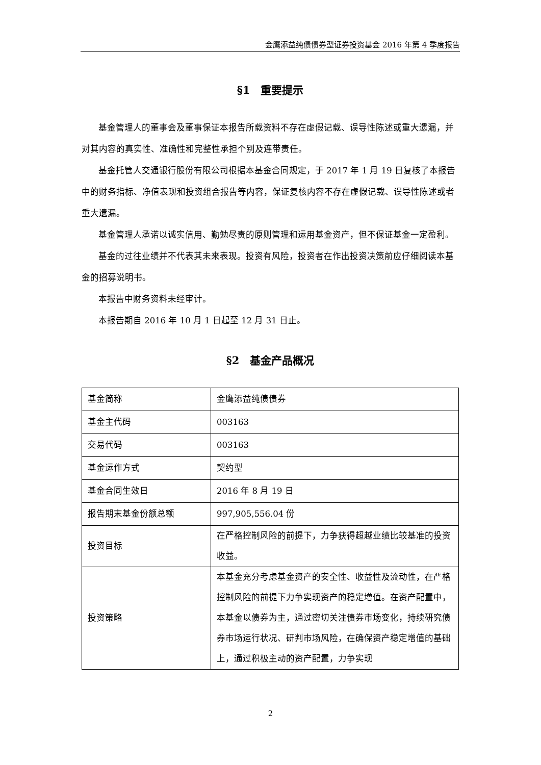金鹰添益纯债债券型证券投资基金 2016 年第 4 季度报告
§1　重要提示
基金管理人的董事会及董事保证本报告所载资料不存在虚假记载、误导性陈述或重大遗漏，并对其内容的真实性、准确性和完整性承担个别及连带责任。
基金托管人交通银行股份有限公司根据本基金合同规定，于 2017 年 1 月 19 日复核了本报告中的财务指标、净值表现和投资组合报告等内容，保证复核内容不存在虚假记载、误导性陈述或者重大遗漏。
基金管理人承诺以诚实信用、勤勉尽责的原则管理和运用基金资产，但不保证基金一定盈利。
基金的过往业绩并不代表其未来表现。投资有风险，投资者在作出投资决策前应仔细阅读本基金的招募说明书。
本报告中财务资料未经审计。
本报告期自 2016 年 10 月 1 日起至 12 月 31 日止。
§2　基金产品概况
| 基金简称 | 金鹰添益纯债债券 |
| 基金主代码 | 003163 |
| 交易代码 | 003163 |
| 基金运作方式 | 契约型 |
| 基金合同生效日 | 2016 年 8 月 19 日 |
| 报告期末基金份额总额 | 997,905,556.04 份 |
| 投资目标 | 在严格控制风险的前提下，力争获得超越业绩比较基准的投资收益。 |
| 投资策略 | 本基金充分考虑基金资产的安全性、收益性及流动性，在严格控制风险的前提下力争实现资产的稳定增值。在资产配置中，本基金以债券为主，通过密切关注债券市场变化，持续研究债券市场运行状况、研判市场风险，在确保资产稳定增值的基础上，通过积极主动的资产配置，力争实现 |
2